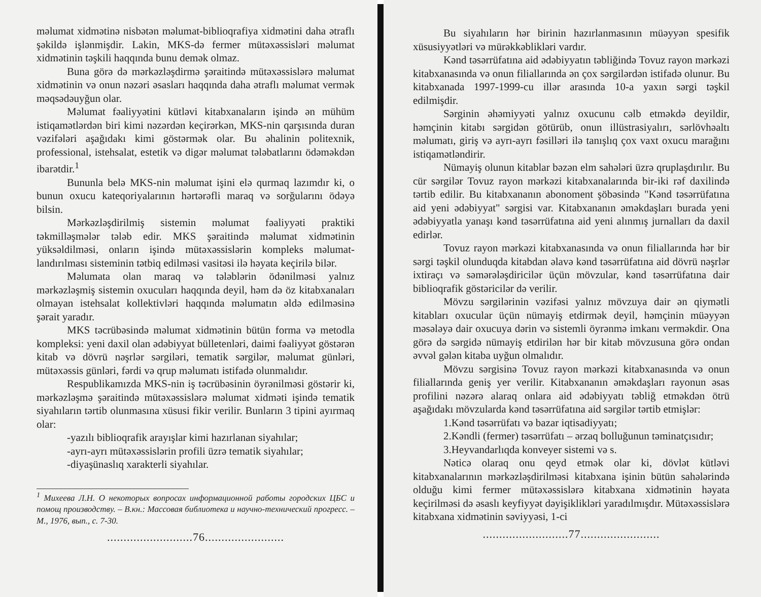məlumat xidmətinə nisbətən məlumat-biblioqrafiya xidmətini daha ətraflı şəkildə işlənmişdir. Lakin, MKS-də fermer mütəxəssisləri məlumat xidmətinin təşkili haqqında bunu demək olmaz.
Buna görə də mərkəzləşdirmə şəraitində mütəxəssislərə məlumat xidmətinin və onun nəzəri əsasları haqqında daha ətraflı məlumat vermək məqsədəuyğun olar.
Məlumat fəaliyyətini kütləvi kitabxanaların işində ən mühüm istiqamətlərdən biri kimi nəzərdən keçirərkən, MKS-nin qarşısında duran vəzifələri aşağıdakı kimi göstərmək olar. Bu əhalinin politexnik, professional, istehsalat, estetik və digər məlumat tələbatlarını ödəməkdən ibarətdir.<sup>1</sup>
Bununla belə MKS-nin məlumat işini elə qurmaq lazımdır ki, o bunun oxucu kateqoriyalarının hərtərəfli maraq və sorğularını ödəyə bilsin.
Mərkəzləşdirilmiş sistemin məlumat fəaliyyəti praktiki təkmilləşmələr tələb edir. MKS şəraitində məlumat xidmətinin yüksəldilməsi, onların işində mütəxəssislərin kompleks məlumat-landırılması sisteminin tətbiq edilməsi vasitəsi ilə həyata keçirilə bilər.
Məlumata olan maraq və tələblərin ödənilməsi yalnız mərkəzləşmiş sistemin oxucuları haqqında deyil, həm də öz kitabxanaları olmayan istehsalat kollektivləri haqqında məlumatın əldə edilməsinə şərait yaradır.
MKS təcrübəsində məlumat xidmətinin bütün forma və metodla kompleksi: yeni daxil olan ədəbiyyat bülletenləri, daimi fəaliyyət göstərən kitab və dövrü nəşrlər sərgiləri, tematik sərgilər, məlumat günləri, mütəxəssis günləri, fərdi və qrup məlumatı istifadə olunmalıdır.
Respublikamızda MKS-nin iş təcrübəsinin öyrənilməsi göstərir ki, mərkəzləşmə şəraitində mütəxəssislərə məlumat xidməti işində tematik siyahıların tərtib olunmasına xüsusi fikir verilir. Bunların 3 tipini ayırmaq olar:
-yazılı biblioqrafik arayışlar kimi hazırlanan siyahılar;
-ayrı-ayrı mütəxəssislərin profili üzrə tematik siyahılar;
-diyaşünaslıq xarakterli siyahılar.
<sup>1</sup> Михеева Л.Н. О некоторых вопросах информационной работы городских ЦБС и помощ производству. – В.кн.: Массовая библиотека и научно-технический прогресс. – М., 1976, вып., с. 7-30.
..........................76........................
Bu siyahıların hər birinin hazırlanmasının müəyyən spesifik xüsusiyyətləri və mürəkkəblikləri vardır.
Kənd təsərrüfatına aid ədəbiyyatın təbliğində Tovuz rayon mərkəzi kitabxanasında və onun filiallarında ən çox sərgilərdən istifadə olunur. Bu kitabxanada 1997-1999-cu illər arasında 10-a yaxın sərgi təşkil edilmişdir.
Sərginin əhəmiyyəti yalnız oxucunu cəlb etməkdə deyildir, həmçinin kitabı sərgidən götürüb, onun illüstrasiyalırı, sərlövhəaltı məlumatı, giriş və ayrı-ayrı fəsilləri ilə tanışlıq çox vaxt oxucu marağını istiqamətləndirir.
Nümayiş olunun kitablar bəzən elm sahələri üzrə qruplaşdırılır. Bu cür sərgilər Tovuz rayon mərkəzi kitabxanalarında bir-iki rəf daxilində tərtib edilir. Bu kitabxananın abonoment şöbəsində "Kənd təsərrüfatına aid yeni ədəbiyyat" sərgisi var. Kitabxananın əməkdaşları burada yeni ədəbiyyatla yanaşı kənd təsərrüfatına aid yeni alınmış jurnalları da daxil edirlər.
Tovuz rayon mərkəzi kitabxanasında və onun filiallarında hər bir sərgi təşkil olunduqda kitabdan əlavə kənd təsərrüfatına aid dövrü nəşrlər ixtiraçı və səmərələşdiricilər üçün mövzular, kənd təsərrüfatına dair biblioqrafik göstəricilər də verilir.
Mövzu sərgilərinin vəzifəsi yalnız mövzuya dair ən qiymətli kitabları oxucular üçün nümayiş etdirmək deyil, həmçinin müəyyən məsələyə dair oxucuya dərin və sistemli öyrənmə imkanı verməkdir. Ona görə də sərgidə nümayiş etdirilən hər bir kitab mövzusuna görə ondan əvvəl gələn kitaba uyğun olmalıdır.
Mövzu sərgisinə Tovuz rayon mərkəzi kitabxanasında və onun filiallarında geniş yer verilir. Kitabxananın əməkdaşları rayonun əsas profilini nəzərə alaraq onlara aid ədəbiyyatı təbliğ etməkdən ötrü aşağıdakı mövzularda kənd təsərrüfatına aid sərgilər tərtib etmişlər:
1.Kənd təsərrüfatı və bazar iqtisadiyyatı;
2.Kəndli (fermer) təsərrüfatı – ərzaq bolluğunun təminatçısıdır;
3.Heyvandarlıqda konveyer sistemi və s.
Nəticə olaraq onu qeyd etmək olar ki, dövlət kütləvi kitabxanalarının mərkəzləşdirilməsi kitabxana işinin bütün sahələrində olduğu kimi fermer mütəxəssislərə kitabxana xidmətinin həyata keçirilməsi də əsaslı keyfiyyət dəyişiklikləri yaradılmışdır. Mütəxəssislərə kitabxana xidmətinin səviyyəsi, 1-ci
..........................77........................